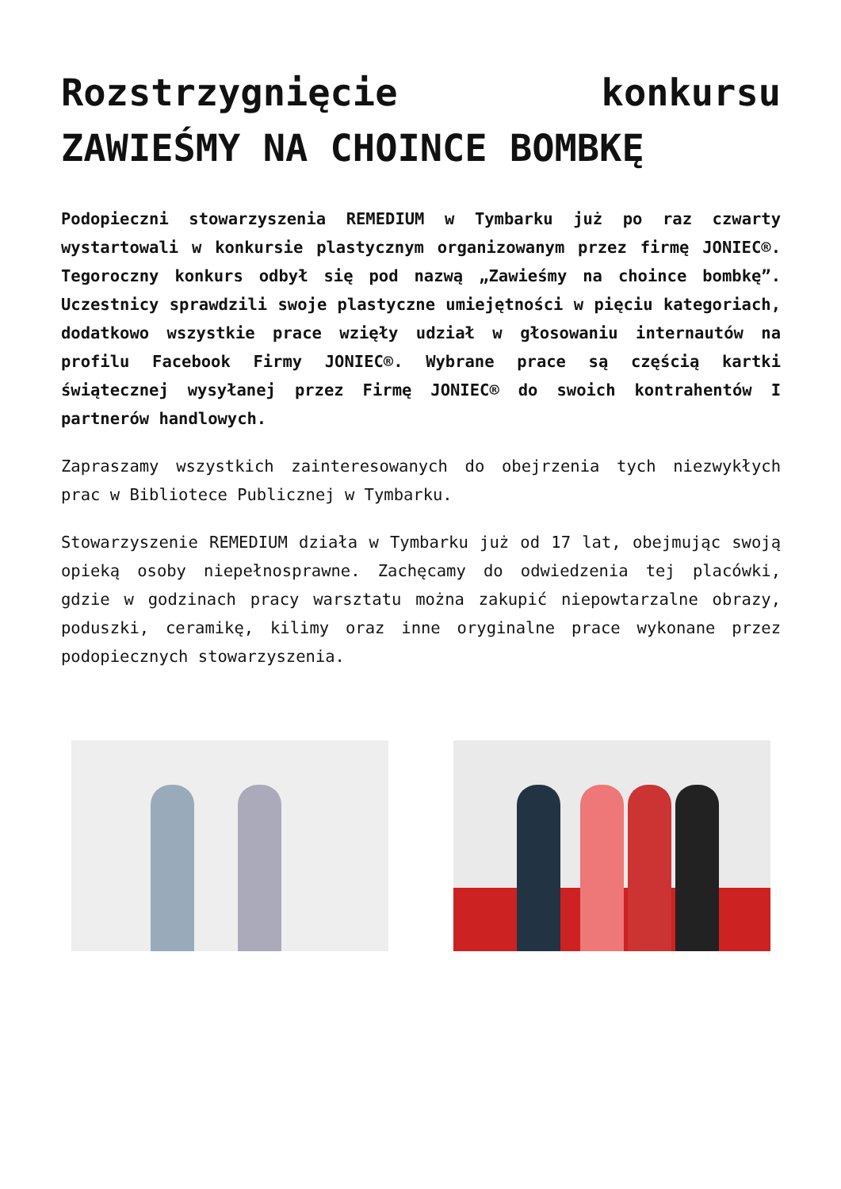Rozstrzygnięcie konkursu ZAWIEŚMY NA CHOINCE BOMBKĘ
Podopieczni stowarzyszenia REMEDIUM w Tymbarku już po raz czwarty wystartowali w konkursie plastycznym organizowanym przez firmę JONIEC®. Tegoroczny konkurs odbył się pod nazwą „Zawieśmy na choince bombkę”. Uczestnicy sprawdzili swoje plastyczne umiejętności w pięciu kategoriach, dodatkowo wszystkie prace wzięły udział w głosowaniu internautów na profilu Facebook Firmy JONIEC®. Wybrane prace są częścią kartki świątecznej wysyłanej przez Firmę JONIEC® do swoich kontrahentów I partnerów handlowych.
Zapraszamy wszystkich zainteresowanych do obejrzenia tych niezwykłych prac w Bibliotece Publicznej w Tymbarku.
Stowarzyszenie REMEDIUM działa w Tymbarku już od 17 lat, obejmując swoją opieką osoby niepełnosprawne. Zachęcamy do odwiedzenia tej placówki, gdzie w godzinach pracy warsztatu można zakupić niepowtarzalne obrazy, poduszki, ceramikę, kilimy oraz inne oryginalne prace wykonane przez podopiecznych stowarzyszenia.